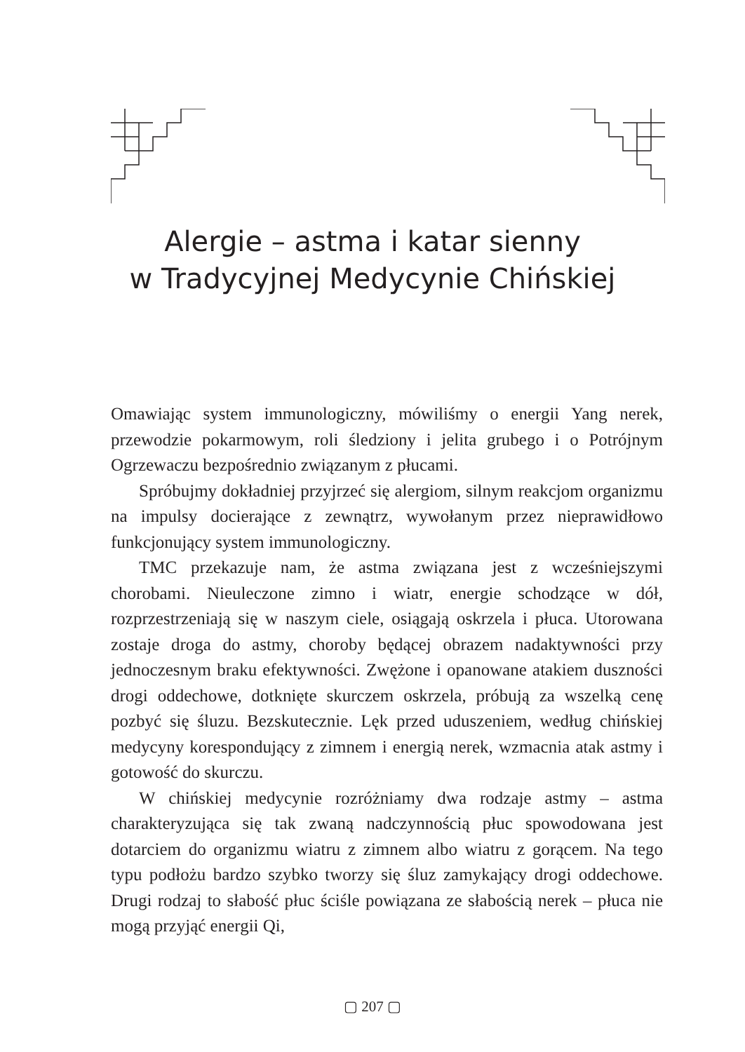Alergie – astma i katar sienny
w Tradycyjnej Medycynie Chińskiej
Omawiając system immunologiczny, mówiliśmy o energii Yang nerek, przewodzie pokarmowym, roli śledziony i jelita grubego i o Potrójnym Ogrzewaczu bezpośrednio związanym z płucami.
Spróbujmy dokładniej przyjrzeć się alergiom, silnym reakcjom organizmu na impulsy docierające z zewnątrz, wywołanym przez nieprawidłowo funkcjonujący system immunologiczny.
TMC przekazuje nam, że astma związana jest z wcześniejszymi chorobami. Nieuleczone zimno i wiatr, energie schodzące w dół, rozprzestrzeniają się w naszym ciele, osiągają oskrzela i płuca. Utorowana zostaje droga do astmy, choroby będącej obrazem nadaktywności przy jednoczesnym braku efektywności. Zwężone i opanowane atakiem duszności drogi oddechowe, dotknięte skurczem oskrzela, próbują za wszelką cenę pozbyć się śluzu. Bezskutecznie. Lęk przed uduszeniem, według chińskiej medycyny korespondujący z zimnem i energią nerek, wzmacnia atak astmy i gotowość do skurczu.
W chińskiej medycynie rozróżniamy dwa rodzaje astmy – astma charakteryzująca się tak zwaną nadczynnością płuc spowodowana jest dotarciem do organizmu wiatru z zimnem albo wiatru z gorącem. Na tego typu podłożu bardzo szybko tworzy się śluz zamykający drogi oddechowe. Drugi rodzaj to słabość płuc ściśle powiązana ze słabością nerek – płuca nie mogą przyjąć energii Qi,
▢ 207 ▢